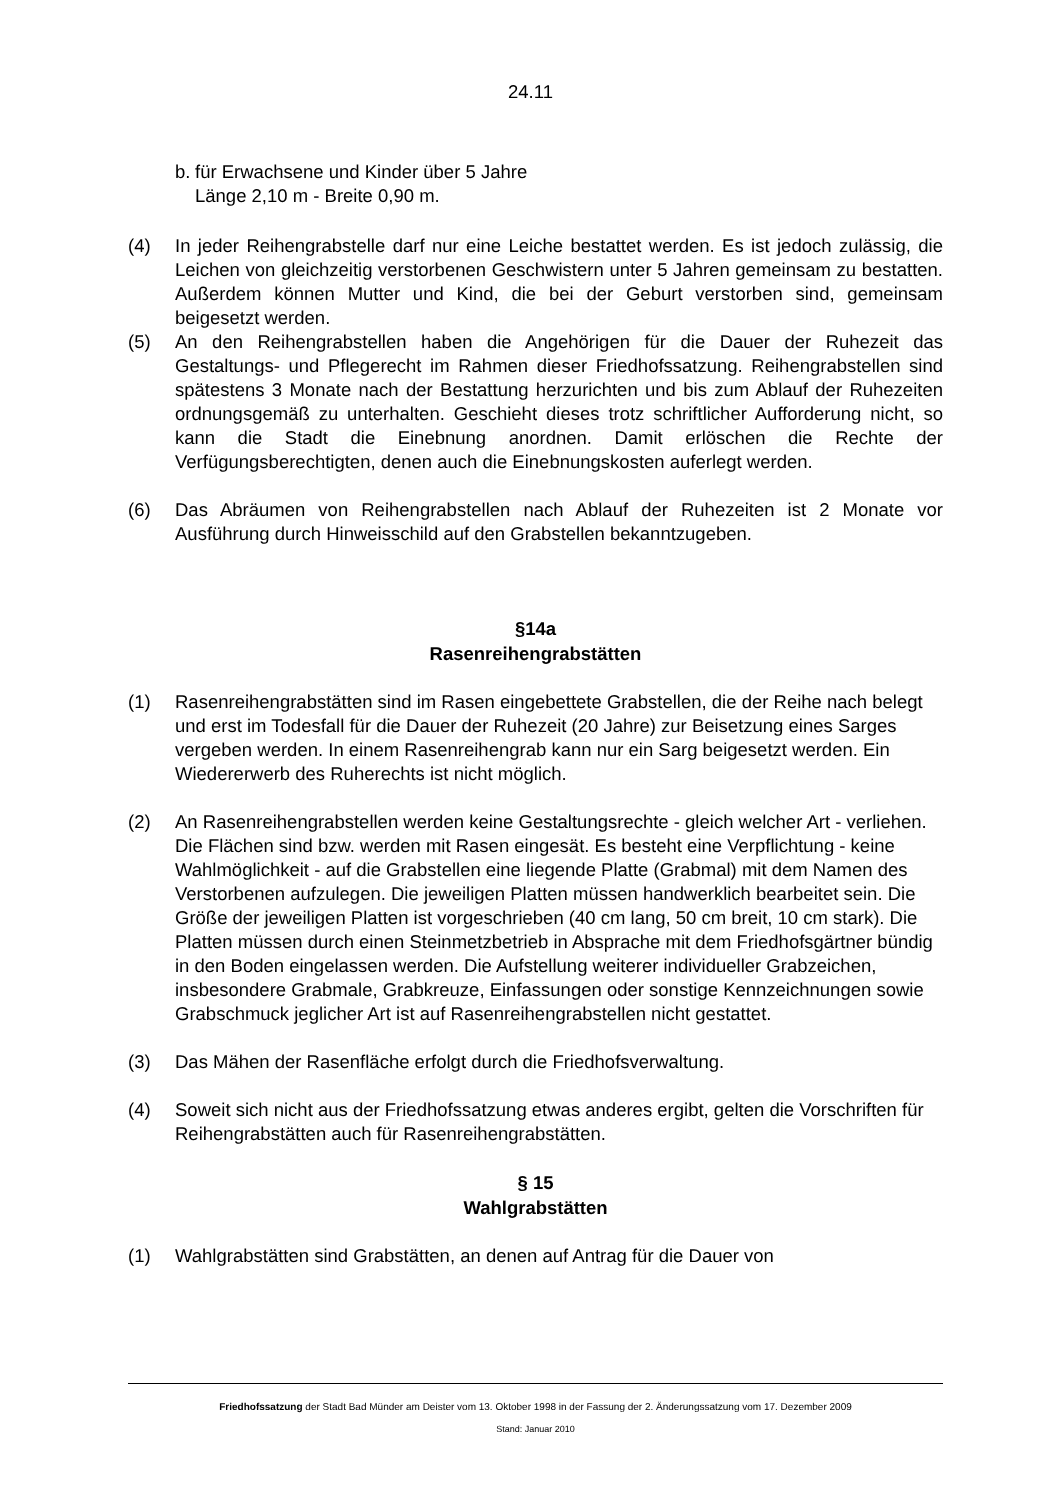24.11
b. für Erwachsene und Kinder über 5 Jahre
Länge 2,10 m - Breite 0,90 m.
(4) In jeder Reihengrabstelle darf nur eine Leiche bestattet werden. Es ist jedoch zulässig, die Leichen von gleichzeitig verstorbenen Geschwistern unter 5 Jahren gemeinsam zu bestatten. Außerdem können Mutter und Kind, die bei der Geburt verstorben sind, gemeinsam beigesetzt werden.
(5) An den Reihengrabstellen haben die Angehörigen für die Dauer der Ruhezeit das Gestaltungs- und Pflegerecht im Rahmen dieser Friedhofssatzung. Reihengrabstellen sind spätestens 3 Monate nach der Bestattung herzurichten und bis zum Ablauf der Ruhezeiten ordnungsgemäß zu unterhalten. Geschieht dieses trotz schriftlicher Aufforderung nicht, so kann die Stadt die Einebnung anordnen. Damit erlöschen die Rechte der Verfügungsberechtigten, denen auch die Einebnungskosten auferlegt werden.
(6) Das Abräumen von Reihengrabstellen nach Ablauf der Ruhezeiten ist 2 Monate vor Ausführung durch Hinweisschild auf den Grabstellen bekanntzugeben.
§14a
Rasenreihengrabstätten
(1) Rasenreihengrabstätten sind im Rasen eingebettete Grabstellen, die der Reihe nach belegt und erst im Todesfall für die Dauer der Ruhezeit (20 Jahre) zur Beisetzung eines Sarges vergeben werden. In einem Rasenreihengrab kann nur ein Sarg beigesetzt werden. Ein Wiedererwerb des Ruherechts ist nicht möglich.
(2) An Rasenreihengrabstellen werden keine Gestaltungsrechte - gleich welcher Art - verliehen. Die Flächen sind bzw. werden mit Rasen eingesät. Es besteht eine Verpflichtung - keine Wahlmöglichkeit - auf die Grabstellen eine liegende Platte (Grabmal) mit dem Namen des Verstorbenen aufzulegen. Die jeweiligen Platten müssen handwerklich bearbeitet sein. Die Größe der jeweiligen Platten ist vorgeschrieben (40 cm lang, 50 cm breit, 10 cm stark). Die Platten müssen durch einen Steinmetzbetrieb in Absprache mit dem Friedhofsgärtner bündig in den Boden eingelassen werden. Die Aufstellung weiterer individueller Grabzeichen, insbesondere Grabmale, Grabkreuze, Einfassungen oder sonstige Kennzeichnungen sowie Grabschmuck jeglicher Art ist auf Rasenreihengrabstellen nicht gestattet.
(3) Das Mähen der Rasenfläche erfolgt durch die Friedhofsverwaltung.
(4) Soweit sich nicht aus der Friedhofssatzung etwas anderes ergibt, gelten die Vorschriften für Reihengrabstätten auch für Rasenreihengrabstätten.
§ 15
Wahlgrabstätten
(1) Wahlgrabstätten sind Grabstätten, an denen auf Antrag für die Dauer von
Friedhofssatzung der Stadt Bad Münder am Deister vom 13. Oktober 1998 in der Fassung der 2. Änderungssatzung vom 17. Dezember 2009
Stand: Januar 2010